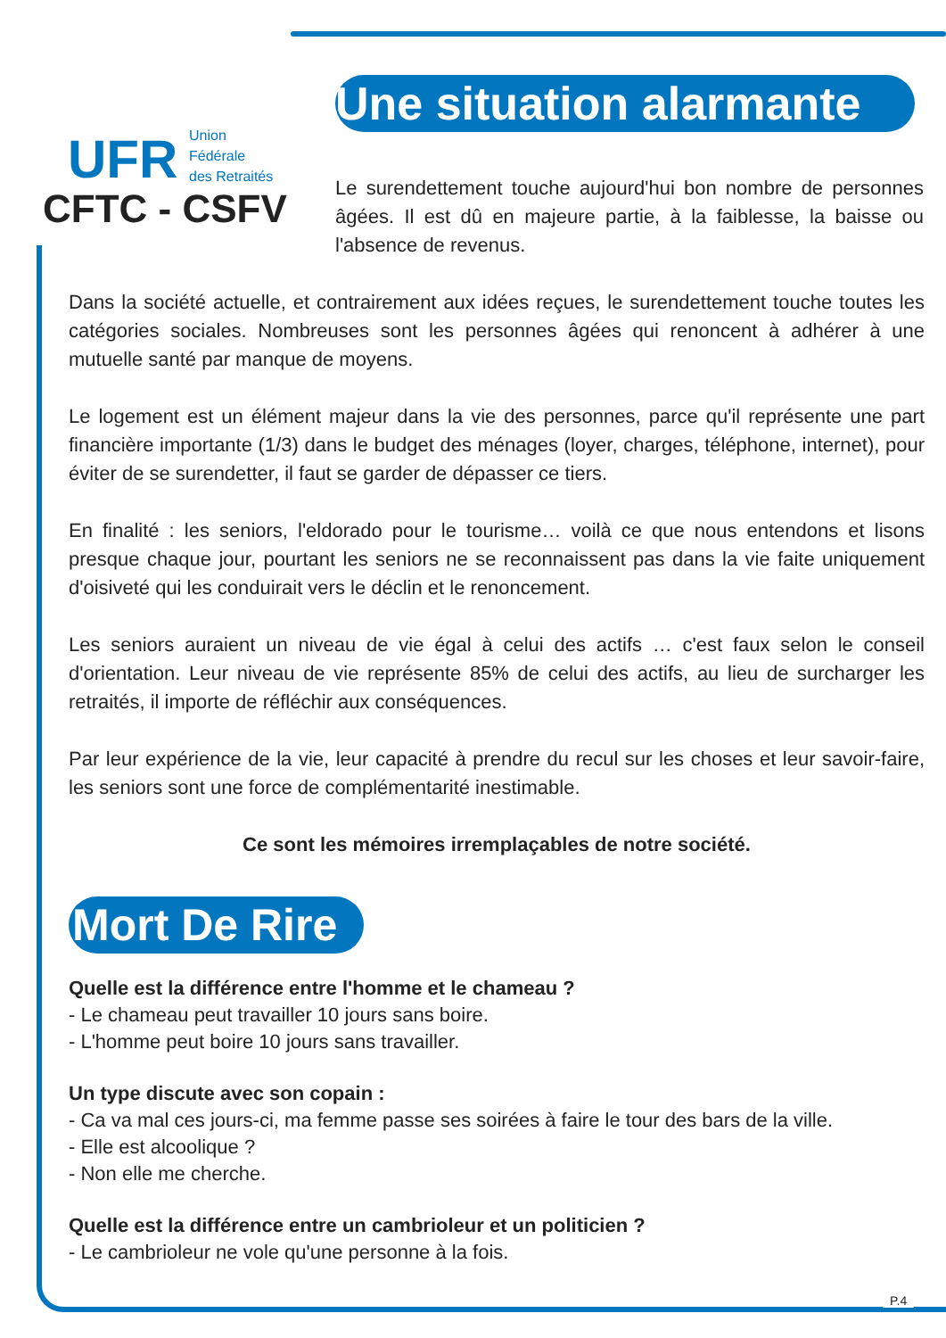UFR
Union
Fédérale
des Retraités
CFTC - CSFV
Une situation alarmante
Le surendettement touche aujourd'hui bon nombre de personnes âgées. Il est dû en majeure partie, à la faiblesse, la baisse ou l'absence de revenus.
Dans la société actuelle, et contrairement aux idées reçues, le surendettement touche toutes les catégories sociales. Nombreuses sont les personnes âgées qui renoncent à adhérer à une mutuelle santé par manque de moyens.
Le logement est un élément majeur dans la vie des personnes, parce qu'il représente une part financière importante (1/3) dans le budget des ménages (loyer, charges, téléphone, internet), pour éviter de se surendetter, il faut se garder de dépasser ce tiers.
En finalité : les seniors, l'eldorado pour le tourisme… voilà ce que nous entendons et lisons presque chaque jour, pourtant les seniors ne se reconnaissent pas dans la vie faite uniquement d'oisiveté qui les conduirait vers le déclin et le renoncement.
Les seniors auraient un niveau de vie égal à celui des actifs … c'est faux selon le conseil d'orientation. Leur niveau de vie représente 85% de celui des actifs, au lieu de surcharger les retraités, il importe de réfléchir aux conséquences.
Par leur expérience de la vie, leur capacité à prendre du recul sur les choses et leur savoir-faire, les seniors sont une force de complémentarité inestimable.
Ce sont les mémoires irremplaçables de notre société.
Mort De Rire
Quelle est la différence entre l'homme et le chameau ?
- Le chameau peut travailler 10 jours sans boire.
- L'homme peut boire 10 jours sans travailler.
Un type discute avec son copain :
- Ca va mal ces jours-ci, ma femme passe ses soirées à faire le tour des bars de la ville.
- Elle est alcoolique ?
- Non elle me cherche.
Quelle est la différence entre un cambrioleur et un politicien ?
- Le cambrioleur ne vole qu'une personne à la fois.
P.4